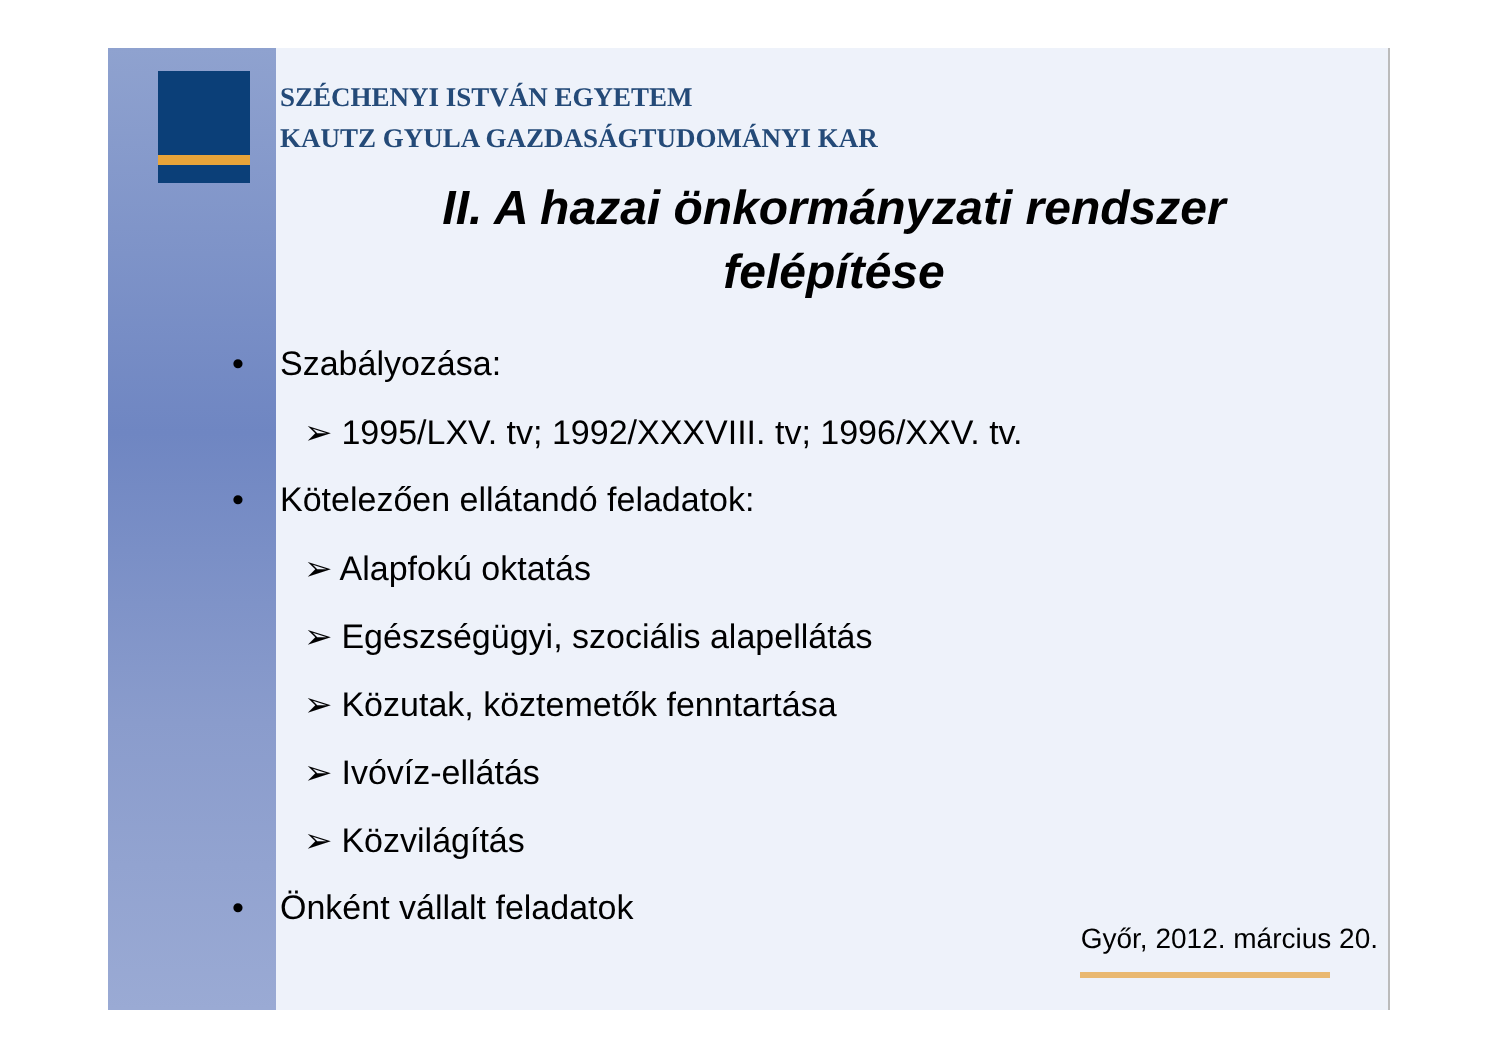SZÉCHENYI ISTVÁN EGYETEM
KAUTZ GYULA GAZDASÁGTUDOMÁNYI KAR
II. A hazai önkormányzati rendszer
felépítése
• Szabályozása:
➢ 1995/LXV. tv; 1992/XXXVIII. tv; 1996/XXV. tv.
• Kötelezően ellátandó feladatok:
➢ Alapfokú oktatás
➢ Egészségügyi, szociális alapellátás
➢ Közutak, köztemetők fenntartása
➢ Ivóvíz-ellátás
➢ Közvilágítás
• Önként vállalt feladatok
Győr, 2012. március 20.